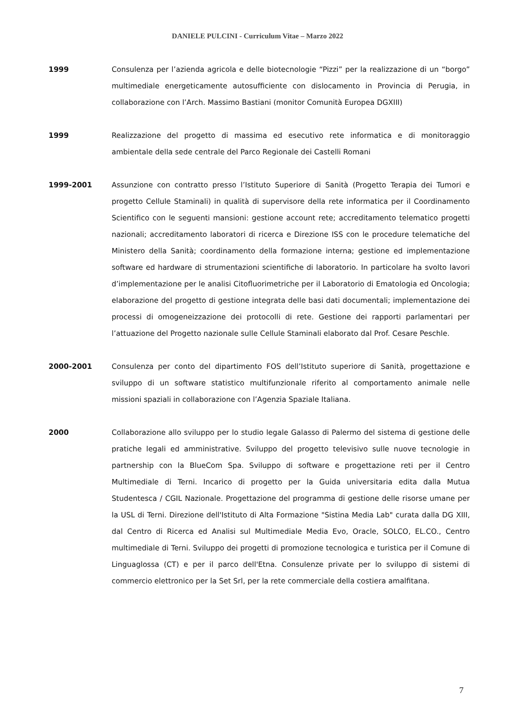DANIELE PULCINI - Curriculum Vitae – Marzo 2022
1999 Consulenza per l’azienda agricola e delle biotecnologie “Pizzi” per la realizzazione di un “borgo” multimediale energeticamente autosufficiente con dislocamento in Provincia di Perugia, in collaborazione con l’Arch. Massimo Bastiani (monitor Comunità Europea DGXIII)
1999 Realizzazione del progetto di massima ed esecutivo rete informatica e di monitoraggio ambientale della sede centrale del Parco Regionale dei Castelli Romani
1999-2001 Assunzione con contratto presso l’Istituto Superiore di Sanità (Progetto Terapia dei Tumori e progetto Cellule Staminali) in qualità di supervisore della rete informatica per il Coordinamento Scientifico con le seguenti mansioni: gestione account rete; accreditamento telematico progetti nazionali; accreditamento laboratori di ricerca e Direzione ISS con le procedure telematiche del Ministero della Sanità; coordinamento della formazione interna; gestione ed implementazione software ed hardware di strumentazioni scientifiche di laboratorio. In particolare ha svolto lavori d’implementazione per le analisi Citofluorimetriche per il Laboratorio di Ematologia ed Oncologia; elaborazione del progetto di gestione integrata delle basi dati documentali; implementazione dei processi di omogeneizzazione dei protocolli di rete. Gestione dei rapporti parlamentari per l’attuazione del Progetto nazionale sulle Cellule Staminali elaborato dal Prof. Cesare Peschle.
2000-2001 Consulenza per conto del dipartimento FOS dell’Istituto superiore di Sanità, progettazione e sviluppo di un software statistico multifunzionale riferito al comportamento animale nelle missioni spaziali in collaborazione con l’Agenzia Spaziale Italiana.
2000 Collaborazione allo sviluppo per lo studio legale Galasso di Palermo del sistema di gestione delle pratiche legali ed amministrative. Sviluppo del progetto televisivo sulle nuove tecnologie in partnership con la BlueCom Spa. Sviluppo di software e progettazione reti per il Centro Multimediale di Terni. Incarico di progetto per la Guida universitaria edita dalla Mutua Studentesca / CGIL Nazionale. Progettazione del programma di gestione delle risorse umane per la USL di Terni. Direzione dell'Istituto di Alta Formazione "Sistina Media Lab" curata dalla DG XIII, dal Centro di Ricerca ed Analisi sul Multimediale Media Evo, Oracle, SOLCO, EL.CO., Centro multimediale di Terni. Sviluppo dei progetti di promozione tecnologica e turistica per il Comune di Linguaglossa (CT) e per il parco dell'Etna. Consulenze private per lo sviluppo di sistemi di commercio elettronico per la Set Srl, per la rete commerciale della costiera amalfitana.
7